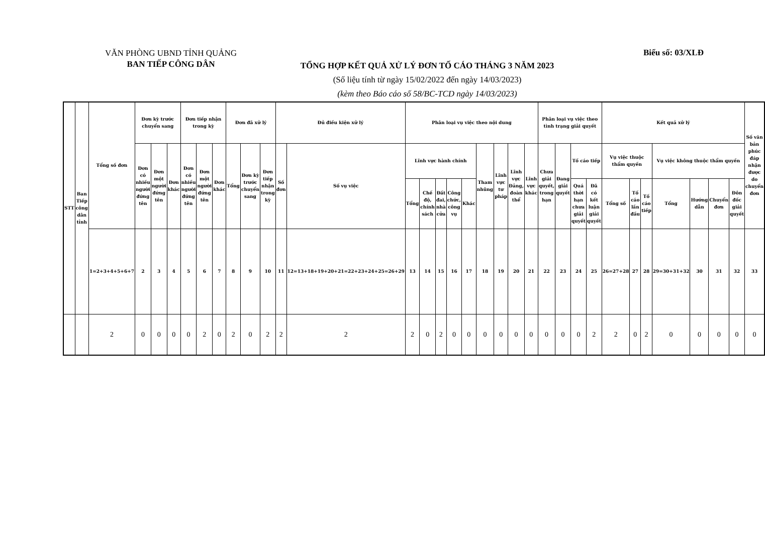VĂN PHÒNG UBND TỈNH QUẢNG
BAN TIẾP CÔNG DÂN
Biểu số: 03/XLĐ
TỔNG HỢP KẾT QUẢ XỬ LÝ ĐƠN TỐ CÁO THÁNG 3 NĂM 2023
(Số liệu tính từ ngày 15/02/2022 đến ngày 14/03/2023)
(kèm theo Báo cáo số 58/BC-TCD ngày 14/03/2023)
| STT | Ban Tiếp công dân tỉnh | Tổng số đơn | Đơn kỳ trước chuyển sang | | | Đơn tiếp nhận trong kỳ | | | Đơn đã xử lý | | | Đủ điều kiện xử lý | | Phân loại vụ việc theo nội dung | | | | | | | | | Phân loại vụ việc theo tình trạng giải quyết | | | | Kết quả xử lý | | | | | | | Số văn bản phúc đáp nhận được do chuyển đơn |
| --- | --- | --- | --- | --- | --- | --- | --- | --- | --- | --- | --- | --- | --- | --- | --- | --- | --- | --- | --- | --- | --- | --- | --- | --- | --- | --- | --- | --- | --- | --- | --- | --- | --- | --- |
| | | | Đơn có nhiều người đứng tên | Đơn một người đứng tên | Đơn khác | Đơn có nhiều người đứng tên | Đơn một người đứng tên | Đơn khác | Tổng | Đơn kỳ trước chuyển sang | Đơn tiếp nhận trong kỳ | Số đơn | Số vụ việc | Lĩnh vực hành chính | | | | | Tham nhũng | Lĩnh vực tư pháp | Lĩnh vực Đảng, đoàn thể | Lĩnh vực khác | Chưa giải quyết, trong hạn | Đang giải quyết | Tố cáo tiếp | | Vụ việc thuộc thẩm quyền | | | Vụ việc không thuộc thẩm quyền | | | | |
| | | | | | | | | | | | | | | Tổng | Chế độ, chính sách | Đất đai, nhà cửa | Công chức, công vụ | Khác | | | | | | | Quá thời hạn chưa giải quyết | Đã có kết luận giải quyết | Tổng số | Tố cáo lần đầu | Tố cáo tiếp | Tổng | Hướng dẫn | Chuyển đơn | Đôn đốc giải quyết | |
| | | 1=2+3+4+5+6+7 | 2 | 3 | 4 | 5 | 6 | 7 | 8 | 9 | 10 | 11 | 12=13+18+19+20+21=22+23+24+25=26+29 | 13 | 14 | 15 | 16 | 17 | 18 | 19 | 20 | 21 | 22 | 23 | 24 | 25 | 26=27+28 | 27 | 28 | 29=30+31+32 | 30 | 31 | 32 | 33 |
| | | 2 | 0 | 0 | 0 | 0 | 2 | 0 | 2 | 0 | 2 | 2 | 2 | 2 | 0 | 2 | 0 | 0 | 0 | 0 | 0 | 0 | 0 | 0 | 0 | 2 | 2 | 0 | 2 | 0 | 0 | 0 | 0 | 0 |